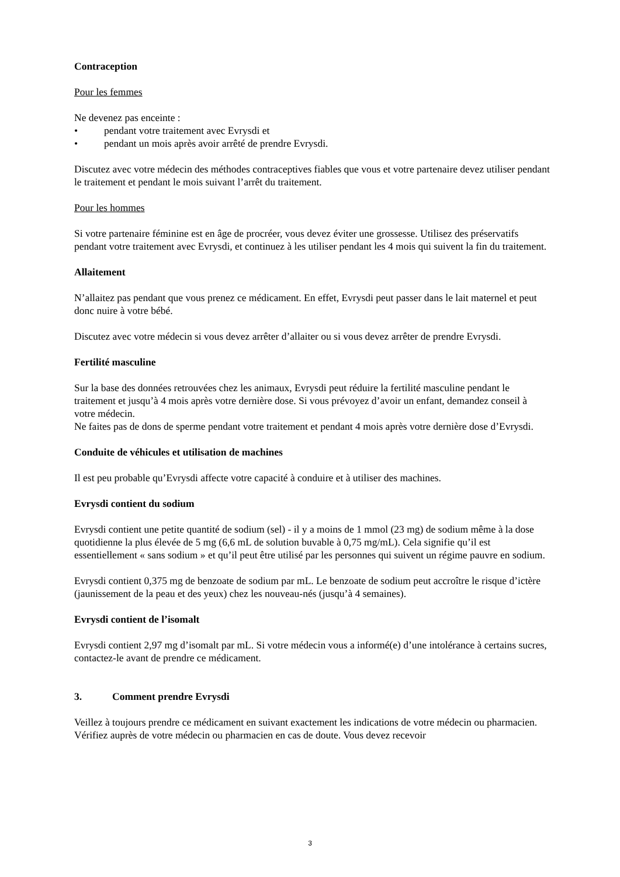Contraception
Pour les femmes
Ne devenez pas enceinte :
• pendant votre traitement avec Evrysdi et
• pendant un mois après avoir arrêté de prendre Evrysdi.
Discutez avec votre médecin des méthodes contraceptives fiables que vous et votre partenaire devez utiliser pendant le traitement et pendant le mois suivant l’arrêt du traitement.
Pour les hommes
Si votre partenaire féminine est en âge de procréer, vous devez éviter une grossesse. Utilisez des préservatifs pendant votre traitement avec Evrysdi, et continuez à les utiliser pendant les 4 mois qui suivent la fin du traitement.
Allaitement
N’allaitez pas pendant que vous prenez ce médicament. En effet, Evrysdi peut passer dans le lait maternel et peut donc nuire à votre bébé.
Discutez avec votre médecin si vous devez arrêter d’allaiter ou si vous devez arrêter de prendre Evrysdi.
Fertilité masculine
Sur la base des données retrouvées chez les animaux, Evrysdi peut réduire la fertilité masculine pendant le traitement et jusqu’à 4 mois après votre dernière dose. Si vous prévoyez d’avoir un enfant, demandez conseil à votre médecin.
Ne faites pas de dons de sperme pendant votre traitement et pendant 4 mois après votre dernière dose d’Evrysdi.
Conduite de véhicules et utilisation de machines
Il est peu probable qu’Evrysdi affecte votre capacité à conduire et à utiliser des machines.
Evrysdi contient du sodium
Evrysdi contient une petite quantité de sodium (sel) - il y a moins de 1 mmol (23 mg) de sodium même à la dose quotidienne la plus élevée de 5 mg (6,6 mL de solution buvable à 0,75 mg/mL). Cela signifie qu’il est essentiellement « sans sodium » et qu’il peut être utilisé par les personnes qui suivent un régime pauvre en sodium.
Evrysdi contient 0,375 mg de benzoate de sodium par mL. Le benzoate de sodium peut accroître le risque d’ictère (jaunissement de la peau et des yeux) chez les nouveau-nés (jusqu’à 4 semaines).
Evrysdi contient de l’isomalt
Evrysdi contient 2,97 mg d’isomalt par mL. Si votre médecin vous a informé(e) d’une intolérance à certains sucres, contactez-le avant de prendre ce médicament.
3. Comment prendre Evrysdi
Veillez à toujours prendre ce médicament en suivant exactement les indications de votre médecin ou pharmacien. Vérifiez auprès de votre médecin ou pharmacien en cas de doute. Vous devez recevoir
3